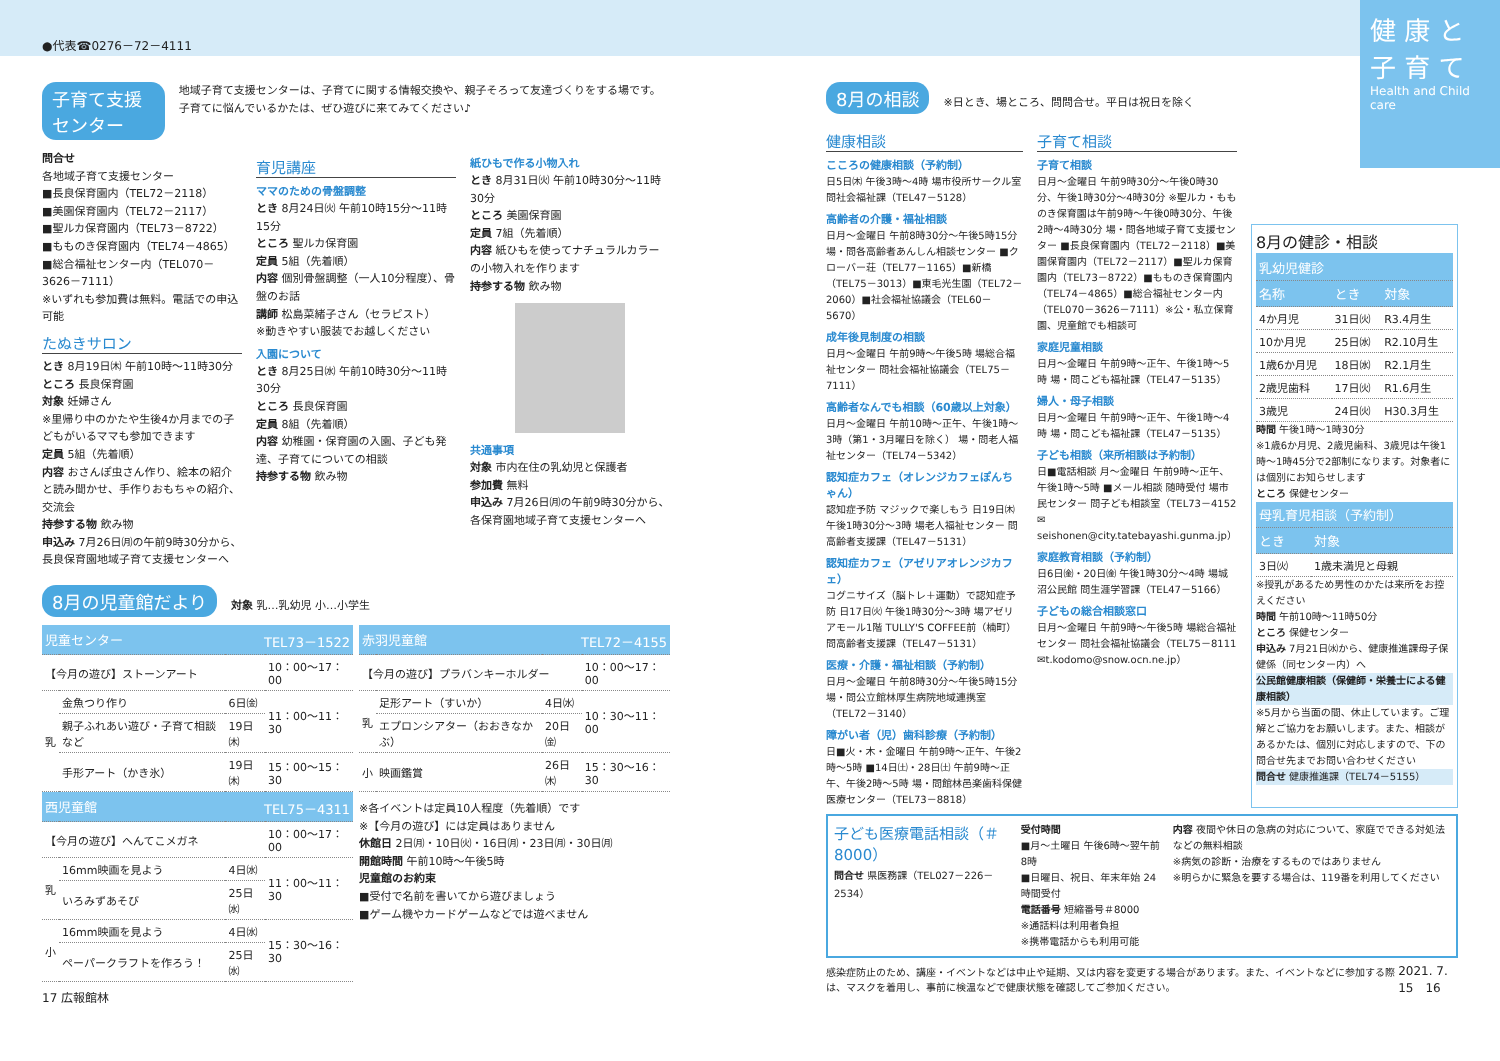●代表☎0276－72－4111
子育て支援センター
地域子育て支援センターは、子育てに関する情報交換や、親子そろって友達づくりをする場です。子育てに悩んでいるかたは、ぜひ遊びに来てみてください♪
問合せ
各地域子育て支援センター
■長良保育園内（TEL72－2118）
■美園保育園内（TEL72－2117）
■聖ルカ保育園内（TEL73－8722）
■もものき保育園内（TEL74－4865）
■総合福祉センター内（TEL070－3626－7111）
※いずれも参加費は無料。電話での申込可能
たぬきサロン
とき 8月19日㈭ 午前10時～11時30分
ところ 長良保育園
対象 妊婦さん
※里帰り中のかたや生後4か月までの子どもがいるママも参加できます
定員 5組（先着順）
内容 おさんぽ虫さん作り、絵本の紹介と読み聞かせ、手作りおもちゃの紹介、交流会
持参する物 飲み物
申込み 7月26日㈪の午前9時30分から、長良保育園地域子育て支援センターへ
育児講座
ママのための骨盤調整
とき 8月24日㈫ 午前10時15分～11時15分
ところ 聖ルカ保育園
定員 5組（先着順）
内容 個別骨盤調整（一人10分程度）、骨盤のお話
講師 松島菜緒子さん（セラピスト）
※動きやすい服装でお越しください
入園について
とき 8月25日㈬ 午前10時30分～11時30分
ところ 長良保育園
定員 8組（先着順）
内容 幼稚園・保育園の入園、子ども発達、子育てについての相談
持参する物 飲み物
紙ひもで作る小物入れ
とき 8月31日㈫ 午前10時30分～11時30分
ところ 美園保育園
定員 7組（先着順）
内容 紙ひもを使ってナチュラルカラーの小物入れを作ります
持参する物 飲み物
共通事項
対象 市内在住の乳幼児と保護者
参加費 無料
申込み 7月26日㈪の午前9時30分から、各保育園地域子育て支援センターへ
8月の児童館だより 対象 乳…乳幼児 小…小学生
| 児童センター | | TEL73－1522 | |
| --- | --- | --- | --- |
| 【今月の遊び】ストーンアート | | | 10：00～17：00 |
| 乳 | 金魚つり作り | 6日㈮ | 11：00～11：30 |
| | 親子ふれあい遊び・子育て相談など | 19日㈭ | |
| | 手形アート（かき氷） | 19日㈭ | 15：00～15：30 |
| 西児童館 | | TEL75－4311 | |
| 【今月の遊び】へんてこメガネ | | | 10：00～17：00 |
| 乳 | 16mm映画を見よう | 4日㈬ | 11：00～11：30 |
| | いろみずあそび | 25日㈬ | |
| 小 | 16mm映画を見よう | 4日㈬ | 15：30～16：30 |
| | ペーパークラフトを作ろう！ | 25日㈬ | |
| 赤羽児童館 | | TEL72－4155 | |
| --- | --- | --- | --- |
| 【今月の遊び】プラバンキーホルダー | | | 10：00～17：00 |
| 乳 | 足形アート（すいか） | 4日㈬ | 10：30～11：00 |
| | エプロンシアター（おおきなかぶ） | 20日㈮ | |
| 小 | 映画鑑賞 | 26日㈭ | 15：30～16：30 |
※各イベントは定員10人程度（先着順）です
※【今月の遊び】には定員はありません
休館日 2日㈪・10日㈫・16日㈪・23日㈪・30日㈪
開館時間 午前10時～午後5時
児童館のお約束
■受付で名前を書いてから遊びましょう
■ゲーム機やカードゲームなどでは遊べません
17 広報館林
健 康 と
子 育 て
Health and Child care
8月の相談 ※日とき、場ところ、問問合せ。平日は祝日を除く
健康相談
こころの健康相談（予約制）
日5日㈭ 午後3時～4時 場市役所サークル室 問社会福祉課（TEL47－5128）
高齢者の介護・福祉相談
日月～金曜日 午前8時30分～午後5時15分 場・問各高齢者あんしん相談センター ■クローバー荘（TEL77－1165）■新橋（TEL75－3013）■東毛光生園（TEL72－2060）■社会福祉協議会（TEL60－5670）
成年後見制度の相談
日月～金曜日 午前9時～午後5時 場総合福祉センター 問社会福祉協議会（TEL75－7111）
高齢者なんでも相談（60歳以上対象）
日月～金曜日 午前10時～正午、午後1時～3時（第1・3月曜日を除く） 場・問老人福祉センター（TEL74－5342）
認知症カフェ（オレンジカフェぽんちゃん）
認知症予防 マジックで楽しもう 日19日㈭ 午後1時30分～3時 場老人福祉センター 問高齢者支援課（TEL47－5131）
認知症カフェ（アゼリアオレンジカフェ）
コグニサイズ（脳トレ＋運動）で認知症予防 日17日㈫ 午後1時30分～3時 場アゼリアモール1階 TULLY'S COFFEE前（楠町） 問高齢者支援課（TEL47－5131）
医療・介護・福祉相談（予約制）
日月～金曜日 午前8時30分～午後5時15分 場・問公立館林厚生病院地域連携室（TEL72－3140）
障がい者（児）歯科診療（予約制）
日■火・木・金曜日 午前9時～正午、午後2時～5時 ■14日㈯・28日㈯ 午前9時～正午、午後2時～5時 場・問館林邑楽歯科保健医療センター（TEL73－8818）
子育て相談
子育て相談
日月～金曜日 午前9時30分～午後0時30分、午後1時30分～4時30分 ※聖ルカ・もものき保育園は午前9時～午後0時30分、午後2時～4時30分 場・問各地域子育て支援センター ■長良保育園内（TEL72－2118）■美園保育園内（TEL72－2117）■聖ルカ保育園内（TEL73－8722）■もものき保育園内（TEL74－4865）■総合福祉センター内（TEL070－3626－7111）※公・私立保育園、児童館でも相談可
家庭児童相談
日月～金曜日 午前9時～正午、午後1時～5時 場・問こども福祉課（TEL47－5135）
婦人・母子相談
日月～金曜日 午前9時～正午、午後1時～4時 場・問こども福祉課（TEL47－5135）
子ども相談（来所相談は予約制）
日■電話相談 月～金曜日 午前9時～正午、午後1時～5時 ■メール相談 随時受付 場市民センター 問子ども相談室（TEL73－4152 ✉seishonen@city.tatebayashi.gunma.jp）
家庭教育相談（予約制）
日6日㈮・20日㈮ 午後1時30分～4時 場城沼公民館 問生涯学習課（TEL47－5166）
子どもの総合相談窓口
日月～金曜日 午前9時～午後5時 場総合福祉センター 問社会福祉協議会（TEL75－8111 ✉t.kodomo@snow.ocn.ne.jp）
8月の健診・相談
| 乳幼児健診 | | |
| --- | --- | --- |
| 名称 | とき | 対象 |
| 4か月児 | 31日㈫ | R3.4月生 |
| 10か月児 | 25日㈬ | R2.10月生 |
| 1歳6か月児 | 18日㈬ | R2.1月生 |
| 2歳児歯科 | 17日㈫ | R1.6月生 |
| 3歳児 | 24日㈫ | H30.3月生 |
時間 午後1時～1時30分
※1歳6か月児、2歳児歯科、3歳児は午後1時～1時45分で2部制になります。対象者には個別にお知らせします
ところ 保健センター
| 母乳育児相談（予約制） | |
| --- | --- |
| とき | 対象 |
| 3日㈫ | 1歳未満児と母親 |
※授乳があるため男性のかたは来所をお控えください
時間 午前10時～11時50分
ところ 保健センター
申込み 7月21日㈬から、健康推進課母子保健係（同センター内）へ
公民館健康相談（保健師・栄養士による健康相談）
※5月から当面の間、休止しています。ご理解とご協力をお願いします。また、相談があるかたは、個別に対応しますので、下の問合せ先までお問い合わせください
問合せ 健康推進課（TEL74－5155）
子ども医療電話相談（＃8000）
問合せ 県医務課（TEL027－226－2534）
受付時間
■月～土曜日 午後6時～翌午前8時
■日曜日、祝日、年末年始 24時間受付
電話番号 短縮番号＃8000
※通話料は利用者負担
※携帯電話からも利用可能
内容 夜間や休日の急病の対応について、家庭でできる対処法などの無料相談
※病気の診断・治療をするものではありません
※明らかに緊急を要する場合は、119番を利用してください
感染症防止のため、講座・イベントなどは中止や延期、又は内容を変更する場合があります。また、イベントなどに参加する際は、マスクを着用し、事前に検温などで健康状態を確認してご参加ください。 2021. 7. 15　16